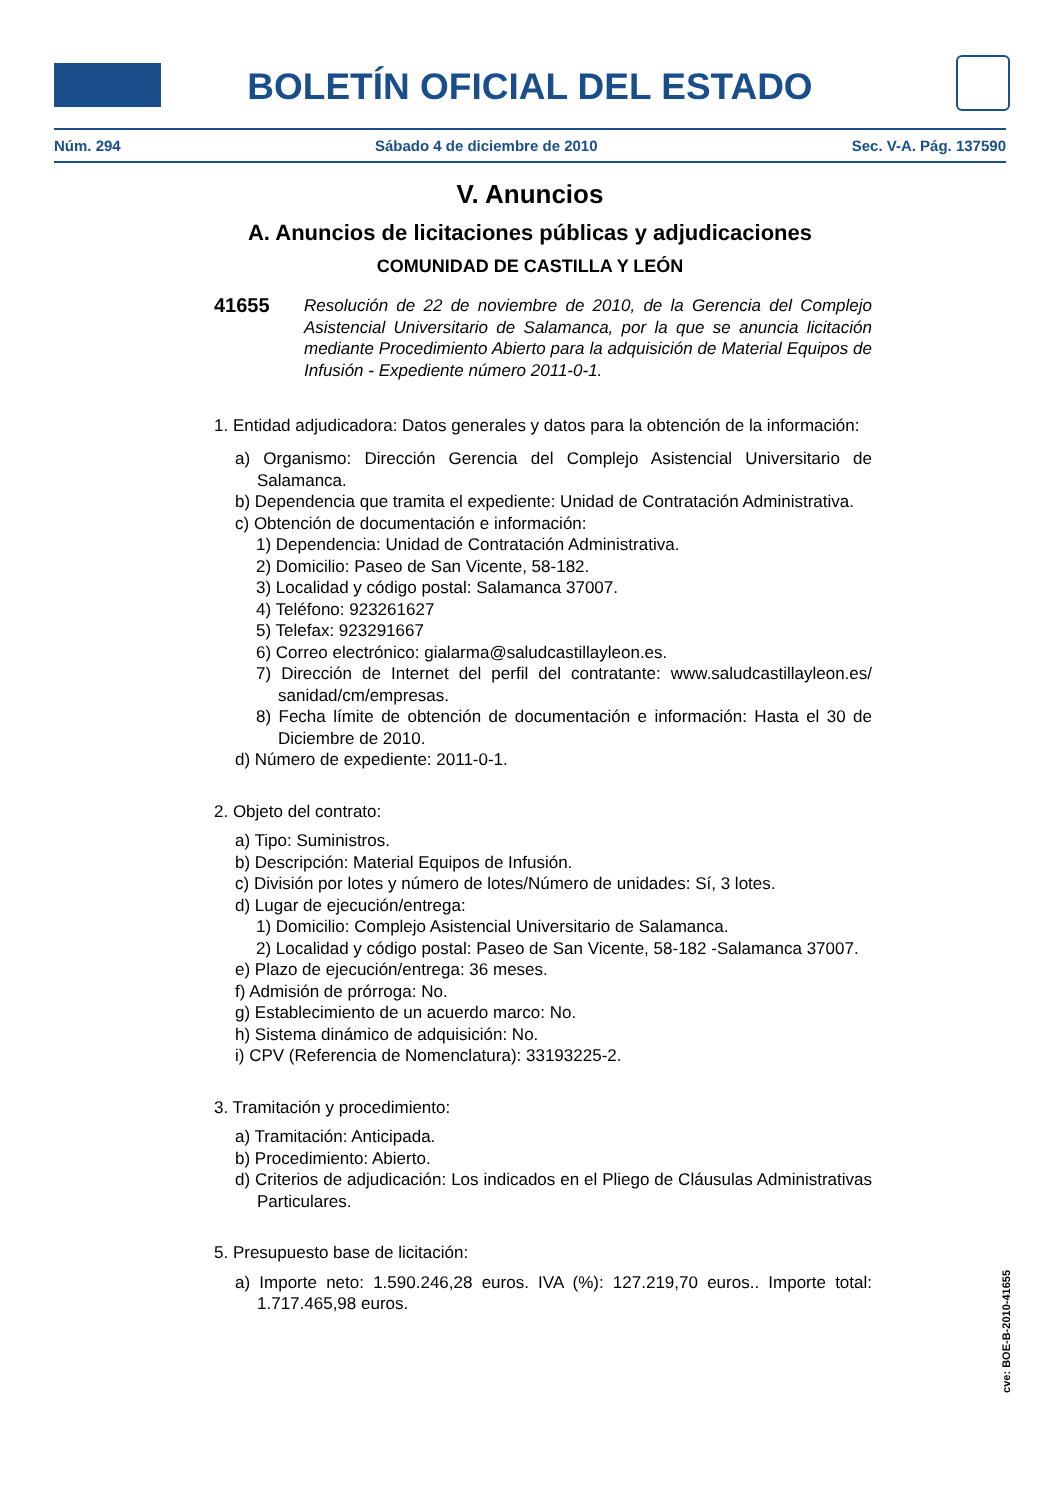BOLETÍN OFICIAL DEL ESTADO
Núm. 294 Sábado 4 de diciembre de 2010 Sec. V-A. Pág. 137590
V. Anuncios
A. Anuncios de licitaciones públicas y adjudicaciones
COMUNIDAD DE CASTILLA Y LEÓN
41655 Resolución de 22 de noviembre de 2010, de la Gerencia del Complejo Asistencial Universitario de Salamanca, por la que se anuncia licitación mediante Procedimiento Abierto para la adquisición de Material Equipos de Infusión - Expediente número 2011-0-1.
1. Entidad adjudicadora: Datos generales y datos para la obtención de la información:
a) Organismo: Dirección Gerencia del Complejo Asistencial Universitario de Salamanca.
b) Dependencia que tramita el expediente: Unidad de Contratación Administrativa.
c) Obtención de documentación e información:
1) Dependencia: Unidad de Contratación Administrativa.
2) Domicilio: Paseo de San Vicente, 58-182.
3) Localidad y código postal: Salamanca 37007.
4) Teléfono: 923261627
5) Telefax: 923291667
6) Correo electrónico: gialarma@saludcastillayleon.es.
7) Dirección de Internet del perfil del contratante: www.saludcastillayleon.es/ sanidad/cm/empresas.
8) Fecha límite de obtención de documentación e información: Hasta el 30 de Diciembre de 2010.
d) Número de expediente: 2011-0-1.
2. Objeto del contrato:
a) Tipo: Suministros.
b) Descripción: Material Equipos de Infusión.
c) División por lotes y número de lotes/Número de unidades: Sí, 3 lotes.
d) Lugar de ejecución/entrega:
1) Domicilio: Complejo Asistencial Universitario de Salamanca.
2) Localidad y código postal: Paseo de San Vicente, 58-182 -Salamanca 37007.
e) Plazo de ejecución/entrega: 36 meses.
f) Admisión de prórroga: No.
g) Establecimiento de un acuerdo marco: No.
h) Sistema dinámico de adquisición: No.
i) CPV (Referencia de Nomenclatura): 33193225-2.
3. Tramitación y procedimiento:
a) Tramitación: Anticipada.
b) Procedimiento: Abierto.
d) Criterios de adjudicación: Los indicados en el Pliego de Cláusulas Administrativas Particulares.
5. Presupuesto base de licitación:
a) Importe neto: 1.590.246,28 euros. IVA (%): 127.219,70 euros.. Importe total: 1.717.465,98 euros.
cve: BOE-B-2010-41655